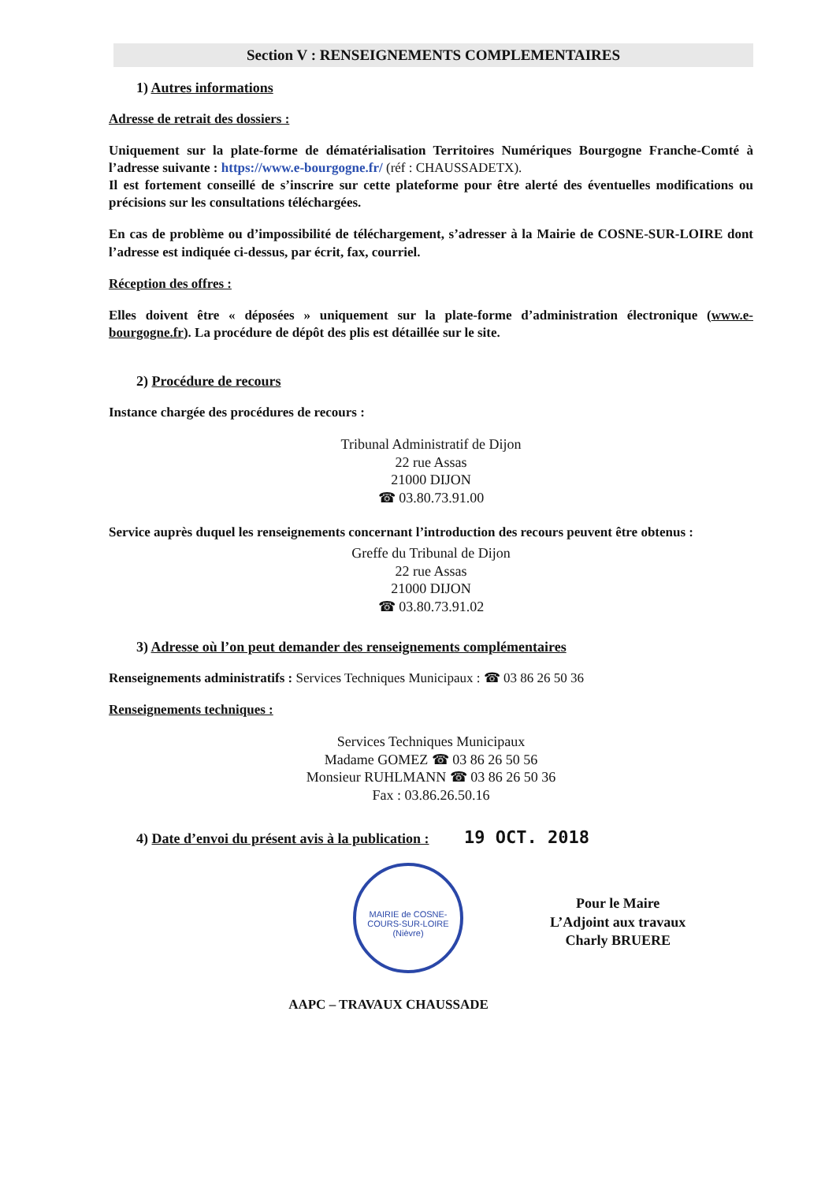Section V : RENSEIGNEMENTS COMPLEMENTAIRES
1) Autres informations
Adresse de retrait des dossiers :
Uniquement sur la plate-forme de dématérialisation Territoires Numériques Bourgogne Franche-Comté à l’adresse suivante : https://www.e-bourgogne.fr/ (réf : CHAUSSADETX).
Il est fortement conseillé de s’inscrire sur cette plateforme pour être alerté des éventuelles modifications ou précisions sur les consultations téléchargées.
En cas de problème ou d’impossibilité de téléchargement, s’adresser à la Mairie de COSNE-SUR-LOIRE dont l’adresse est indiquée ci-dessus, par écrit, fax, courriel.
Réception des offres :
Elles doivent être « déposées » uniquement sur la plate-forme d’administration électronique (www.e-bourgogne.fr). La procédure de dépôt des plis est détaillée sur le site.
2) Procédure de recours
Instance chargée des procédures de recours :
Tribunal Administratif de Dijon
22 rue Assas
21000 DIJON
☎ 03.80.73.91.00
Service auprès duquel les renseignements concernant l’introduction des recours peuvent être obtenus :
Greffe du Tribunal de Dijon
22 rue Assas
21000 DIJON
☎ 03.80.73.91.02
3) Adresse où l’on peut demander des renseignements complémentaires
Renseignements administratifs : Services Techniques Municipaux : ☎ 03 86 26 50 36
Renseignements techniques :
Services Techniques Municipaux
Madame GOMEZ ☎ 03 86 26 50 56
Monsieur RUHLMANN ☎ 03 86 26 50 36
Fax : 03.86.26.50.16
4) Date d’envoi du présent avis à la publication : 19 OCT. 2018
MAIRIE de COSNE-COURS-SUR-LOIRE (Nièvre)
AAPC – TRAVAUX CHAUSSADE
Pour le Maire
L’Adjoint aux travaux
Charly BRUERE